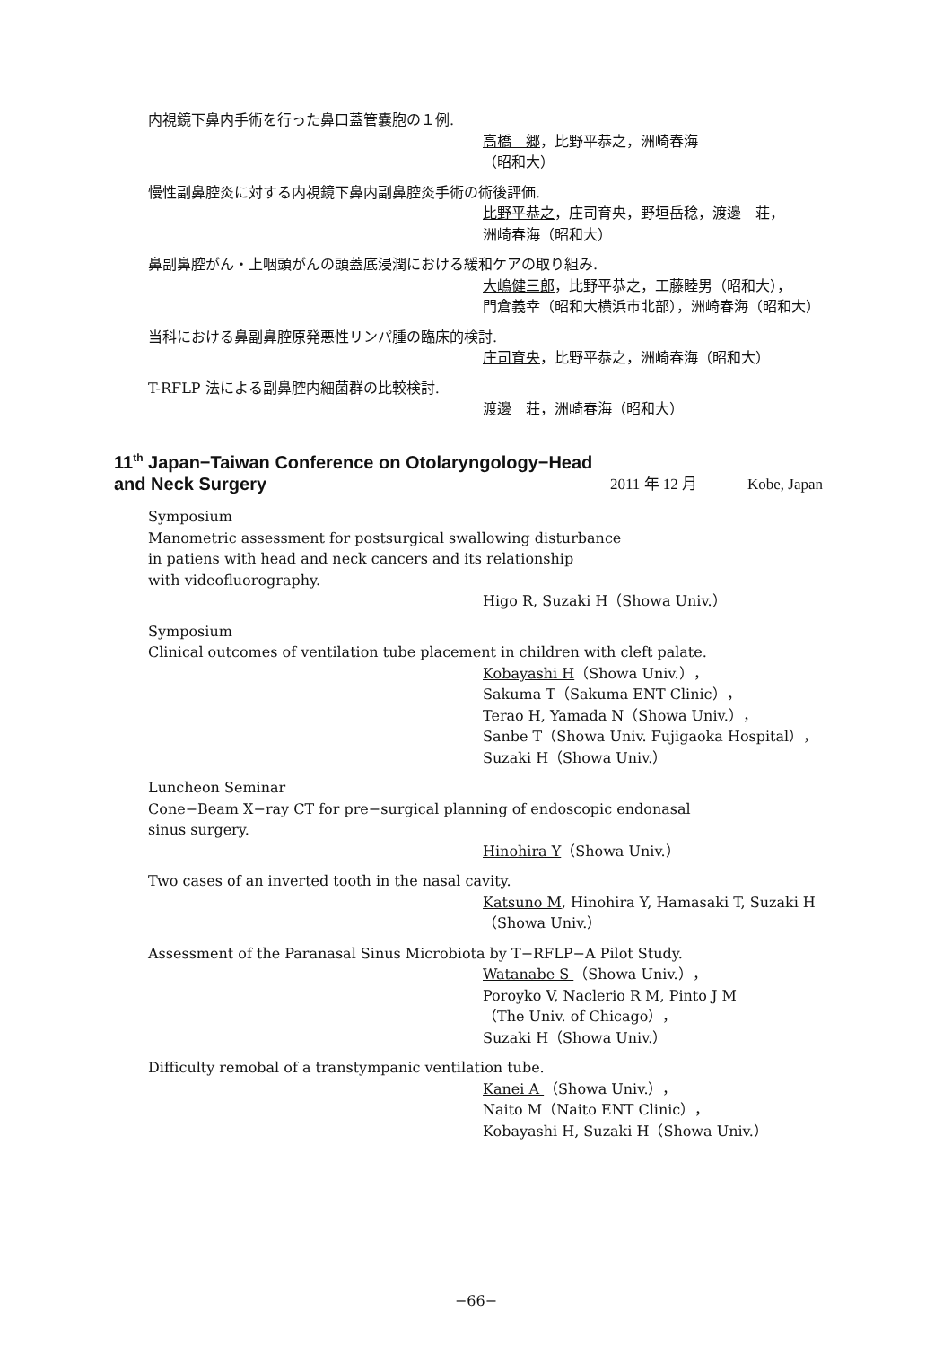内視鏡下鼻内手術を行った鼻口蓋管嚢胞の１例.
高橋　郷，比野平恭之，洲崎春海
（昭和大）
慢性副鼻腔炎に対する内視鏡下鼻内副鼻腔炎手術の術後評価.
比野平恭之，庄司育央，野垣岳稔，渡邊　荘，
洲崎春海（昭和大）
鼻副鼻腔がん・上咽頭がんの頭蓋底浸潤における緩和ケアの取り組み.
大嶋健三郎，比野平恭之，工藤睦男（昭和大），
門倉義幸（昭和大横浜市北部），洲崎春海（昭和大）
当科における鼻副鼻腔原発悪性リンパ腫の臨床的検討.
庄司育央，比野平恭之，洲崎春海（昭和大）
T-RFLP 法による副鼻腔内細菌群の比較検討.
渡邊　荘，洲崎春海（昭和大）
11<sup>th</sup> Japan−Taiwan Conference on Otolaryngology−Head
and Neck Surgery
2011 年 12 月 Kobe, Japan
Symposium
Manometric assessment for postsurgical swallowing disturbance
in patiens with head and neck cancers and its relationship
with videofluorography.
Higo R, Suzaki H（Showa Univ.）
Symposium
Clinical outcomes of ventilation tube placement in children with cleft palate.
Kobayashi H（Showa Univ.），
Sakuma T（Sakuma ENT Clinic），
Terao H, Yamada N（Showa Univ.），
Sanbe T（Showa Univ. Fujigaoka Hospital），
Suzaki H（Showa Univ.）
Luncheon Seminar
Cone−Beam X−ray CT for pre−surgical planning of endoscopic endonasal
sinus surgery.
Hinohira Y（Showa Univ.）
Two cases of an inverted tooth in the nasal cavity.
Katsuno M, Hinohira Y, Hamasaki T, Suzaki H
（Showa Univ.）
Assessment of the Paranasal Sinus Microbiota by T−RFLP−A Pilot Study.
Watanabe S （Showa Univ.），
Poroyko V, Naclerio R M, Pinto J M
（The Univ. of Chicago），
Suzaki H（Showa Univ.）
Difficulty remobal of a transtympanic ventilation tube.
Kanei A （Showa Univ.），
Naito M（Naito ENT Clinic），
Kobayashi H, Suzaki H（Showa Univ.）
−66−